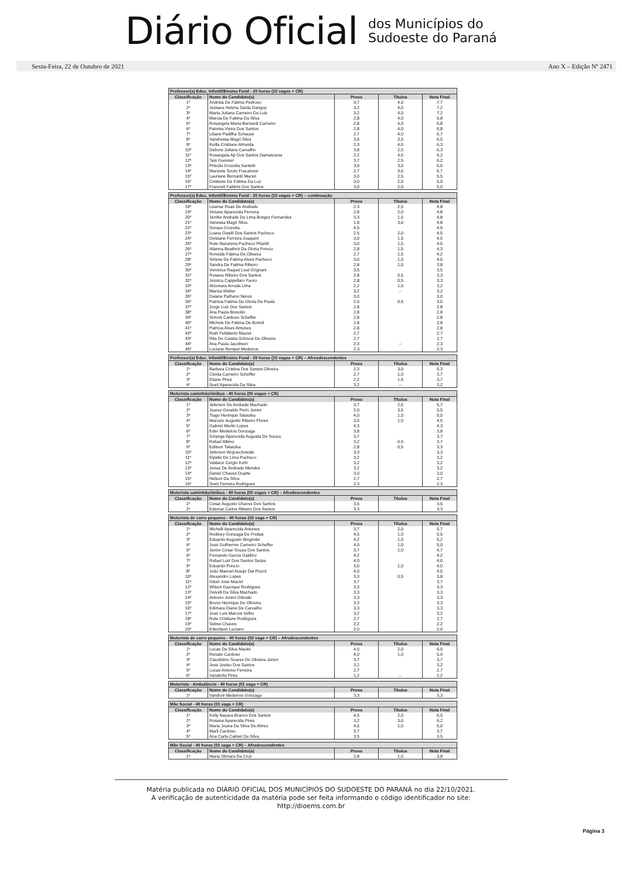Diário Oficial
dos Municípios do
Sudoeste do Paraná
Sexta-Feira, 22 de Outubro de 2021 Ano X – Edição Nº 2471
| Professor(a) Educ. Infantil/Ensino Fund - 20 horas (15 vagas + CR) | | | | |
| --- | --- | --- | --- | --- |
| Classificação | Nome do Candidato(a) | Prova | Títulos | Nota Final |
| 1º | Andréia De Fátima Pedroso | 3,7 | 4,0 | 7,7 |
| 2º | Jussara Helena Sarda Danguy | 3,2 | 4,0 | 7,2 |
| 3º | Marta Juliana Carneiro Da Luiz | 3,2 | 4,0 | 7,2 |
| 4º | Marcia De Fatima Da Silva | 2,8 | 4,0 | 6,8 |
| 5º | Rosangela Maria Bernardi Carneiro | 2,8 | 4,0 | 6,8 |
| 6º | Paloma Vieira Dos Santos | 2,8 | 4,0 | 6,8 |
| 7º | Liliane Padilha Schauss | 2,7 | 4,0 | 6,7 |
| 8º | Vandressa Magri Silva | 3,0 | 3,5 | 6,5 |
| 9º | Keilla Cristiane Almeida | 2,3 | 4,0 | 6,3 |
| 10º | Debora Juliana Carvalho | 3,8 | 2,5 | 6,3 |
| 11º | Rosangela Ap Dos Santos Damascena | 2,2 | 4,0 | 6,2 |
| 12º | Tais Guesser | 3,7 | 2,5 | 6,2 |
| 13º | Priscila Crozetta Santetti | 3,0 | 3,0 | 6,0 |
| 14º | Marizete Souto Fracalossi | 2,7 | 3,0 | 5,7 |
| 15º | Lauriane Bernardi Maciel | 3,0 | 2,5 | 5,5 |
| 16º | Cristiane De Fátima Da Luz | 3,0 | 2,0 | 5,0 |
| 17º | Francieli Fabbris Dos Santos | 3,0 | 2,0 | 5,0 |
| Professor(a) Educ. Infantil/Ensino Fund - 20 horas (15 vagas + CR) – continuação | | | | |
| --- | --- | --- | --- | --- |
| Classificação | Nome do Candidato(a) | Prova | Títulos | Nota Final |
| 18º | Léamar Ruas De Andrade | 2,3 | 2,5 | 4,8 |
| 19º | Viviane Aparecida Ferreira | 2,8 | 2,0 | 4,8 |
| 20º | Jenifer Andrade De Lima Borges Fernandes | 3,3 | 1,5 | 4,8 |
| 21º | Vanessa Magri Silva | 1,8 | 3,0 | 4,8 |
| 22º | Soraya Crozetta | 4,5 | | 4,5 |
| 23º | Luana Giselli Dos Santos Pacheco | 2,5 | 2,0 | 4,5 |
| 24º | Deisiane Ferreira Joaquim | 3,0 | 1,5 | 4,5 |
| 25º | Rute Nazarena Pacheco Pilantil | 3,0 | 1,5 | 4,5 |
| 26º | Allanna Beathriz Da Gloria Poncio | 2,8 | 1,5 | 4,3 |
| 27º | Roneide Fátima De Oliveira | 2,7 | 1,5 | 4,2 |
| 28º | Sirlene De Fátima Alves Pacheco | 3,0 | 1,0 | 4,0 |
| 29º | Sandra De Fatima Ribeiro | 2,8 | 1,0 | 3,8 |
| 30º | Veronica Raquel Leal Grignani | 3,5 | | 3,5 |
| 31º | Rosana Ribeiro Dos Santos | 2,8 | 0,5 | 3,3 |
| 32º | Jéssica Cappellaro Faoro | 2,8 | 0,5 | 3,3 |
| 33º | Alcionara Arruda Lima | 2,2 | 1,0 | 3,2 |
| 34º | Mariza Weber | 3,2 | -- | 3,2 |
| 35º | Daiane Palhano Neres | 3,0 | | 3,0 |
| 36º | Patricia Fatima Da Gloria De Paula | 2,5 | 0,5 | 3,0 |
| 37º | Jorge Luiz Dos Santos | 2,8 | | 2,8 |
| 38º | Ana Paula Bresolin | 2,8 | | 2,8 |
| 39º | Simoni Cardoso Scheffer | 2,8 | | 2,8 |
| 40º | Michele De Fátima De Bortoli | 2,8 | | 2,8 |
| 41º | Patricia Alves Antunes | 2,8 | | 2,8 |
| 42º | Ruth Felisberto Maciel | 2,7 | | 2,7 |
| 43º | Rita De Cássia Schovai De Oliveira | 2,7 | | 2,7 |
| 44º | Ana Paula Jacobsen | 2,3 | -- | 2,3 |
| 45º | Luciane Rempel Medeiros | 2,3 | | 2,3 |
| Professor(a) Educ. Infantil/Ensino Fund - 20 horas (15 vagas + CR) – Afrosdescendentes | | | | |
| --- | --- | --- | --- | --- |
| Classificação | Nome do Candidato(a) | Prova | Títulos | Nota Final |
| 1º | Barbara Cristina Dos Santos Oliveira | 2,3 | 3,0 | 5,3 |
| 2º | Cleida Carneiro Scheffer | 2,7 | 1,0 | 3,7 |
| 3º | Eliane Pires | 2,2 | 1,5 | 3,7 |
| 4º | Sueli Aparecida Da Silva | 3,2 | -- | 3,2 |
| Motorista caminhão/ônibus - 40 horas (05 vagas + CR) | | | | |
| --- | --- | --- | --- | --- |
| Classificação | Nome do Candidato(a) | Prova | Títulos | Nota Final |
| 1º | Jeferson De Andrade Machado | 3,7 | 2,0 | 5,7 |
| 2º | Juarez Geraldo Perin Junior | 2,0 | 3,5 | 5,5 |
| 3º | Tiago Henrique Talaszka | 4,0 | 1,0 | 5,0 |
| 4º | Marcelo Augusto Ribeiro Flores | 3,5 | 1,0 | 4,5 |
| 5º | Gabriel Merlin Lopes | 4,3 | | 4,3 |
| 6º | Eder Medeiros Gonzaga | 3,8 | | 3,8 |
| 7º | Solange Aparecida Augusta De Souza | 3,7 | | 3,7 |
| 8º | Rafael Albino | 3,2 | 0,5 | 3,7 |
| 9º | Edilson Talaszka | 2,8 | 0,5 | 3,3 |
| 10º | Jeferson Wojciechowski | 3,3 | | 3,3 |
| 11º | Elpidio De Lima Pacheco | 3,2 | | 3,2 |
| 12º | Valdacir Cergio Kehl | 3,2 | | 3,2 |
| 13º | Jonas De Andrade Mendes | 3,2 | | 3,2 |
| 14º | Daniel Chaves Duarte | 3,0 | | 3,0 |
| 15º | Nelson Da Silva | 2,7 | | 2,7 |
| 16º | Sueli Ferreira Rodrigues | 2,3 | | 2,3 |
| Motorista caminhão/ônibus - 40 horas (05 vagas + CR) – Afrodescendentes | | | | |
| --- | --- | --- | --- | --- |
| Classificação | Nome do Candidato(a) | Prova | Títulos | Nota Final |
| 1º | Cesar Augusto Chaves Dos Santos | 3,5 | | 3,5 |
| 2º | Edemar Carlos Ribeiro Dos Santos | 3,3 | | 3,3 |
| Motorista de carro pequeno - 40 horas (02 vaga + CR) | | | | |
| --- | --- | --- | --- | --- |
| Classificação | Nome do Candidato(a) | Prova | Títulos | Nota Final |
| 1º | Michelli Aparecida Antunes | 3,7 | 2,0 | 5,7 |
| 2º | Rodiney Gonzaga De Freitas | 4,5 | 1,0 | 5,5 |
| 3º | Eduardo Augusto Woginski | 4,2 | 1,0 | 5,2 |
| 4º | José Guilherme Carneiro Scheffer | 4,0 | 1,0 | 5,0 |
| 5º | Junior Cesar Souza Dos Santos | 3,7 | 1,0 | 4,7 |
| 6º | Fernando Garcia Galdino | 4,2 | | 4,2 |
| 7º | Rafael Luiz Dos Santos Serpa | 4,0 | | 4,0 |
| 9º | Eduardo Poncio | 3,0 | 1,0 | 4,0 |
| 8º | João Manoel Araujo Dal Pizzol | 4,0 | | 4,0 |
| 10º | Alexandro Lopes | 3,3 | 0,5 | 3,8 |
| 11º | Odair José Maciel | 3,7 | | 3,7 |
| 12º | Wilson Dazoque Rodrigues | 3,3 | | 3,3 |
| 13º | Deividi Da Silva Machado | 3,3 | | 3,3 |
| 14º | Antonio Junior Giboski | 3,3 | | 3,3 |
| 15º | Bruno Henrique De Oliveira | 3,3 | | 3,3 |
| 16º | Edimara Diane De Carvalho | 3,3 | | 3,3 |
| 17º | Joair Luis Marcos Velho | 3,2 | | 3,2 |
| 18º | Rute Cristiane Rodrigues | 2,7 | | 2,7 |
| 19º | Sidnei Chaves | 2,2 | | 2,2 |
| 20º | Edenilson Luciano | 2,0 | | 2,0 |
| Motorista de carro pequeno - 40 horas (02 vaga + CR) – Afrodescendentes | | | | |
| --- | --- | --- | --- | --- |
| Classificação | Nome do Candidato(a) | Prova | Títulos | Nota Final |
| 1º | Lucas Da Silva Maciel | 4,0 | 2,0 | 6,0 |
| 2º | Renato Cardoso | 4,0 | 1,0 | 5,0 |
| 3º | Claudelino Soares De Oliveira Júnior | 3,7 | | 3,7 |
| 4º | José Joelso Dos Santos | 3,2 | | 3,2 |
| 5º | Lucas Antonio Ferreira | 2,7 | | 2,7 |
| 6º | Vanderlei Pires | 1,2 | -- | 1,2 |
| Motorista - Ambulância - 40 horas (01 vaga + CR) | | | | |
| --- | --- | --- | --- | --- |
| Classificação | Nome do Candidato(a) | Prova | Títulos | Nota Final |
| 1º | Vandroir Medeiros Gonzaga | 3,3 | | 3,3 |
| Mãe Social - 40 horas (01 vaga + CR) | | | | |
| --- | --- | --- | --- | --- |
| Classificação | Nome do Candidato(a) | Prova | Títulos | Nota Final |
| 1º | Kelly Nayara Branco Dos Santos | 4,5 | 2,0 | 6,5 |
| 2º | Rosana Aparecida Pires | 3,2 | 3,0 | 6,2 |
| 3º | Maria Joana Da Silva De Abreu | 4,0 | 1,0 | 5,0 |
| 4º | Marli Cardoso | 3,7 | | 3,7 |
| 5º | Ana Carla Calniel Da Silva | 3,5 | | 3,5 |
| Mãe Social - 40 horas (01 vaga + CR) – Afrodescendentes | | | | |
| --- | --- | --- | --- | --- |
| Classificação | Nome do Candidato(a) | Prova | Títulos | Nota Final |
| 1º | Maria Silmara Da Cruz | 2,8 | 1,0 | 3,8 |
Matéria publicada no DIÁRIO OFICIAL DOS MUNICÍPIOS DO SUDOESTE DO PARANÁ no dia 22/10/2021.
A verificação de autenticidade da matéria pode ser feita informando o código identificador no site:
http://dioems.com.br
Página 3